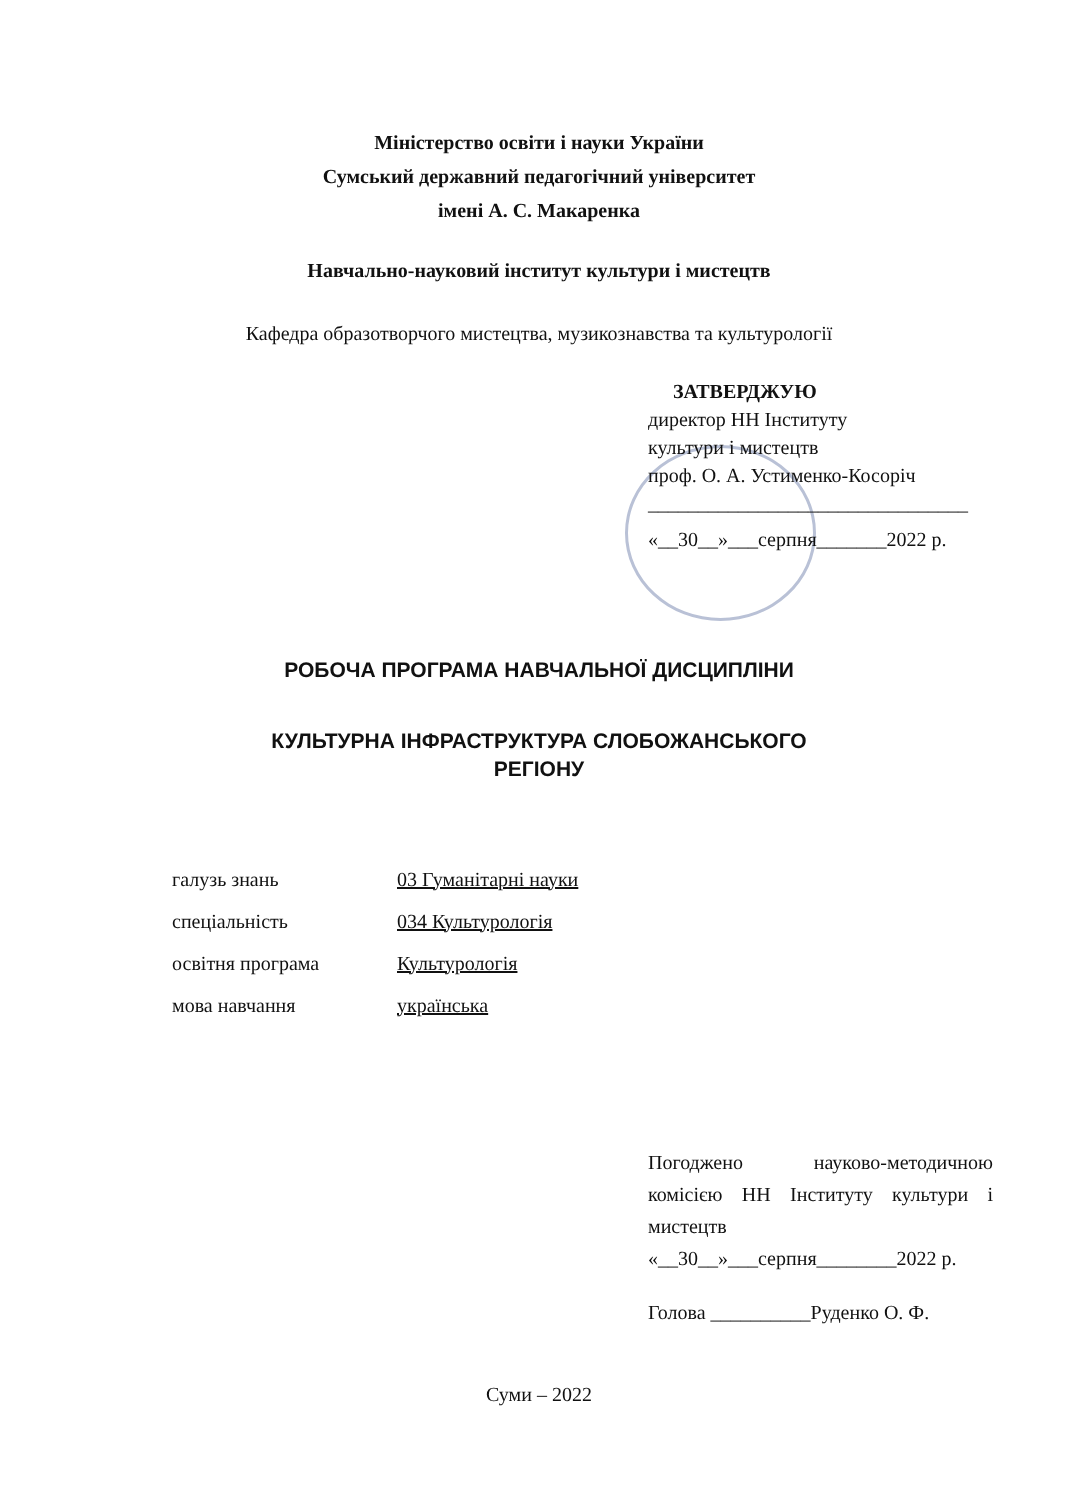Міністерство освіти і науки України
Сумський державний педагогічний університет
імені А. С. Макаренка
Навчально-науковий інститут культури і мистецтв
Кафедра образотворчого мистецтва, музикознавства та культурології
ЗАТВЕРДЖУЮ
директор НН Інституту
культури і мистецтв
проф. О. А. Устименко-Косоріч
________________________________
«__30__»___серпня_______2022 р.
РОБОЧА ПРОГРАМА НАВЧАЛЬНОЇ ДИСЦИПЛІНИ
КУЛЬТУРНА ІНФРАСТРУКТУРА СЛОБОЖАНСЬКОГО
РЕГІОНУ
| галузь знань | 03 Гуманітарні науки |
| спеціальність | 034 Культурологія |
| освітня програма | Культурологія |
| мова навчання | українська |
Погоджено науково-методичною комісією НН Інституту культури і мистецтв
«__30__»___серпня________2022 р.
Голова __________Руденко О. Ф.
Суми – 2022